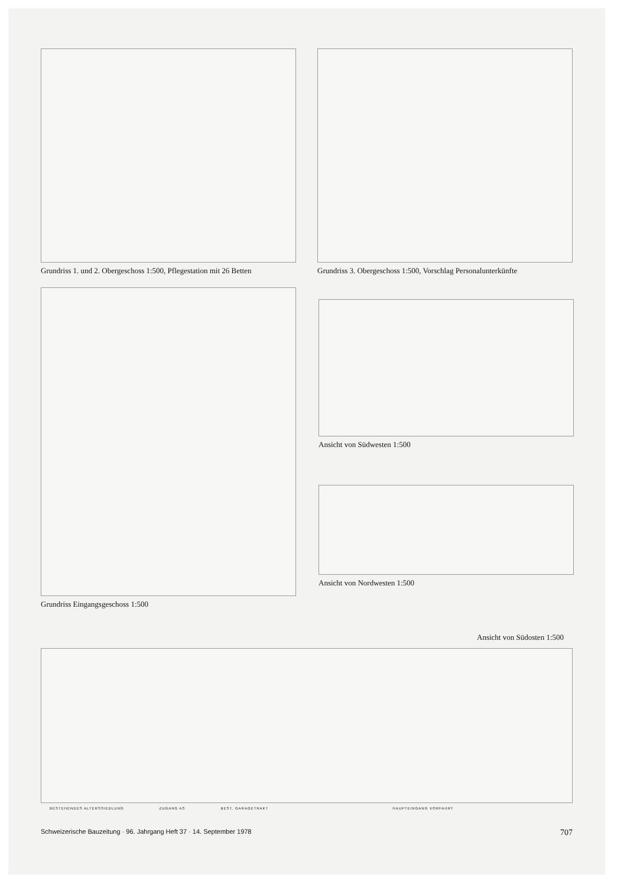Grundriss 1. und 2. Obergeschoss 1:500, Pflegestation mit 26 Betten
Grundriss 3. Obergeschoss 1:500, Vorschlag Personalunterkünfte
Grundriss Eingangsgeschoss 1:500
Ansicht von Südwesten 1:500
Ansicht von Nordwesten 1:500
Ansicht von Südosten 1:500
BESTEHENDES ALTERSSIEDLUNG ZUGANG AS BEST. GARAGETRAKT HAUPTEINGANG VORFAHRT
Schweizerische Bauzeitung · 96. Jahrgang Heft 37 · 14. September 1978 707